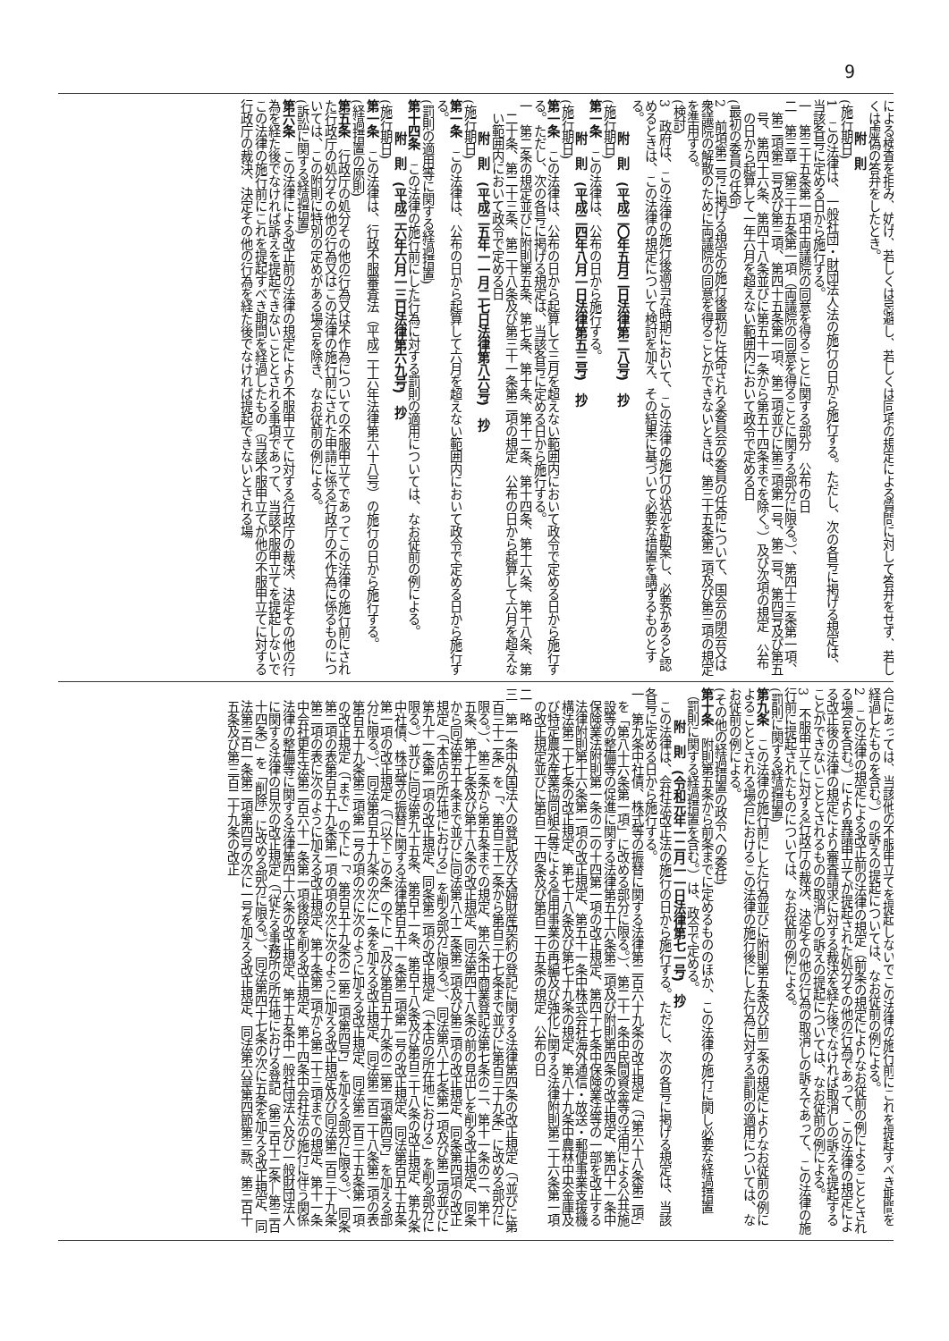9
による検査を拒み、妨げ、若しくは忌避し、若しくは同項の規定による質問に対して答弁をせず、若しくは虚偽の答弁をしたとき。
附　則
(施行期日)
1　この法律は、一般社団・財団法人法の施行の日から施行する。ただし、次の各号に掲げる規定は、当該各号に定める日から施行する。
一　第三十五条第一項中両議院の同意を得ることに関する部分　公布の日
二　第三章（第三十五条第一項（両議院の同意を得ることに関する部分に限る。）、第四十三条第一項、第二項第二号及び第三項、第四十五条第一項、第二項並びに第三項第一号、第二号、第四号及び第五号、第四十六条、第四十八条並びに第五十一条から第五十四条までを除く。）及び次項の規定　公布の日から起算して一年六月を超えない範囲内において政令で定める日
(最初の委員の任命)
2　前項第二号に掲げる規定の施行後最初に任命される委員会の委員の任命について、国会の閉会又は衆議院の解散のために両議院の同意を得ることができないときは、第三十五条第二項及び第三項の規定を準用する。
(検討)
3　政府は、この法律の施行後適当な時期において、この法律の施行の状況を勘案し、必要があると認めるときは、この法律の規定について検討を加え、その結果に基づいて必要な措置を講ずるものとする。
附　則　(平成二〇年五月二日法律第二八号)　抄
(施行期日)
第一条　この法律は、公布の日から施行する。
附　則　(平成二四年八月一日法律第五三号)　抄
(施行期日)
第一条　この法律は、公布の日から起算して三月を超えない範囲内において政令で定める日から施行する。ただし、次の各号に掲げる規定は、当該各号に定める日から施行する。
一　第二条の規定並びに附則第五条、第七条、第十条、第十二条、第十四条、第十六条、第十八条、第二十条、第二十三条、第二十八条及び第三十一条第二項の規定　公布の日から起算して六月を超えない範囲内において政令で定める日
附　則　(平成二五年一一月二七日法律第八六号)　抄
(施行期日)
第一条　この法律は、公布の日から起算して六月を超えない範囲内において政令で定める日から施行する。
(罰則の適用等に関する経過措置)
第十四条　この法律の施行前にした行為に対する罰則の適用については、なお従前の例による。
附　則　(平成二六年六月一三日法律第六九号)　抄
(施行期日)
第一条　この法律は、行政不服審査法（平成二十六年法律第六十八号）の施行の日から施行する。
(経過措置の原則)
第五条　行政庁の処分その他の行為又は不作為についての不服申立てであってこの法律の施行前にされた行政庁の処分その他の行為又はこの法律の施行前にされた申請に係る行政庁の不作為に係るものについては、この附則に特別の定めがある場合を除き、なお従前の例による。
(訴訟に関する経過措置)
第六条　この法律による改正前の法律の規定により不服申立てに対する行政庁の裁決、決定その他の行為を経た後でなければ訴えを提起できないこととされる事項であって、当該不服申立てを提起しないでこの法律の施行前にこれを提起すべき期間を経過したもの（当該不服申立てが他の不服申立てに対する行政庁の裁決、決定その他の行為を経た後でなければ提起できないとされる場
合にあっては、当該他の不服申立てを提起しないでこの法律の施行前にこれを提起すべき期間を経過したものを含む。）の訴えの提起については、なお従前の例による。
2　この法律の規定による改正前の法律の規定（前条の規定によりなお従前の例によることとされる場合を含む。）により異議申立てが提起された処分その他の行為であって、この法律の規定による改正後の法律の規定により審査請求に対する裁決を経た後でなければ取消しの訴えを提起することができないこととされるものの取消しの訴えの提起については、なお従前の例による。
3　不服申立てに対する行政庁の裁決、決定その他の行為の取消しの訴えであって、この法律の施行前に提起されたものについては、なお従前の例による。
(罰則に関する経過措置)
第九条　この法律の施行前にした行為並びに附則第五条及び前二条の規定によりなお従前の例によることとされる場合におけるこの法律の施行後にした行為に対する罰則の適用については、なお従前の例による。
(その他の経過措置の政令への委任)
第十条　附則第五条から前条までに定めるもののほか、この法律の施行に関し必要な経過措置（罰則に関する経過措置を含む。）は、政令で定める。
附　則　(令和元年一二月一一日法律第七一号)　抄
　この法律は、会社法改正法の施行の日から施行する。ただし、次の各号に掲げる規定は、当該各号に定める日から施行する。
一　第九条中社債、株式等の振替に関する法律第二百六十九条の改正規定（「第六十八条第二項」を「第八十六条第一項」に改める部分に限る。）、第二十一条中民間資金等の活用による公共施設等の整備等の促進に関する法律第五十六条第二項及び附則第四条の改正規定、第四十一条中保険業法附則第一条の二の十四第一項の改正規定、第四十七条中保険業法等の一部を改正する法律附則第十六条第一項の改正規定、第五十一条中株式会社海外通信・放送・郵便事業支援機構法第二十七条の改正規定、第七十八条及び第七十九条の規定、第八十九条中農林中央金庫及び特定農水産業協同組合等による信用事業の再編及び強化に関する法律附則第二十六条第一項の改正規定並びに第百二十四条及び第百二十五条の規定　公布の日
二　略
三　第一条中外国法人の登記及び夫婦財産契約の登記に関する法律第四条の改正規定（「並びに第百三十二条」を「、第百三十二条から第百三十七条まで並びに第百三十九条」に改める部分に限る。）、第三条から第五条までの規定、第六条中商業登記法第七条の二、第十一条の二、第十五条、第十七条及び第十八条の改正規定、同法第四十八条の前の見出しを削る改正規定、同条から同法第五十条まで並びに同法第八十二条第二項及び第三項の改正規定、同条第四項の改正規定（「本店の所在地における」を削る部分に限る。）、同法第八十七条第一項及び第二項並びに第九十一条第一項の改正規定、同条第二項の改正規定（「本店の所在地における」を削る部分に限る。）並びに同法第九十五条、第百十一条、第百十八条及び第百三十八条の改正規定、第九条中社債、株式等の振替に関する法律第百五十一条第二項第一号の改正規定、同法第百五十五条第一項の改正規定（「（以下この条」の下に「及び第百五十九条の二第二項第四号」を加える部分に限る。）、同法第百五十九条の次に一条を加える改正規定、同法第二百二十八条第二項の表第百五十九条第三項第一号の項の次に次のように加える改正規定、同法第二百三十五条第一項の改正規定（「まで」の下に「、第百五十九条の二第二項第四号」を加える部分に限る。）、同条第二項の表第百五十九条第一項の項の次に次のように加える改正規定及び同法第二百三十九条第二項の表に次のように加える改正規定、第十条第二項から第二十三項までの規定、第十一条中会社更生法第二百六十一条第一項後段を削る改正規定、第十四条中会社法の施行に伴う関係法律の整備等に関する法律第四十六条の改正規定、第十五条中一般社団法人及び一般財団法人に関する法律の目次の改正規定（「従たる事務所の所在地における登記（第三百十二条―第三百十四条）」を「削除」に改める部分に限る。）、同法第四十七条の次に五条を加える改正規定、同法第三百一条第二項第四号の次に一号を加える改正規定、同法第六章第四節第三款、第三百十五条及び第三百二十九条の改正